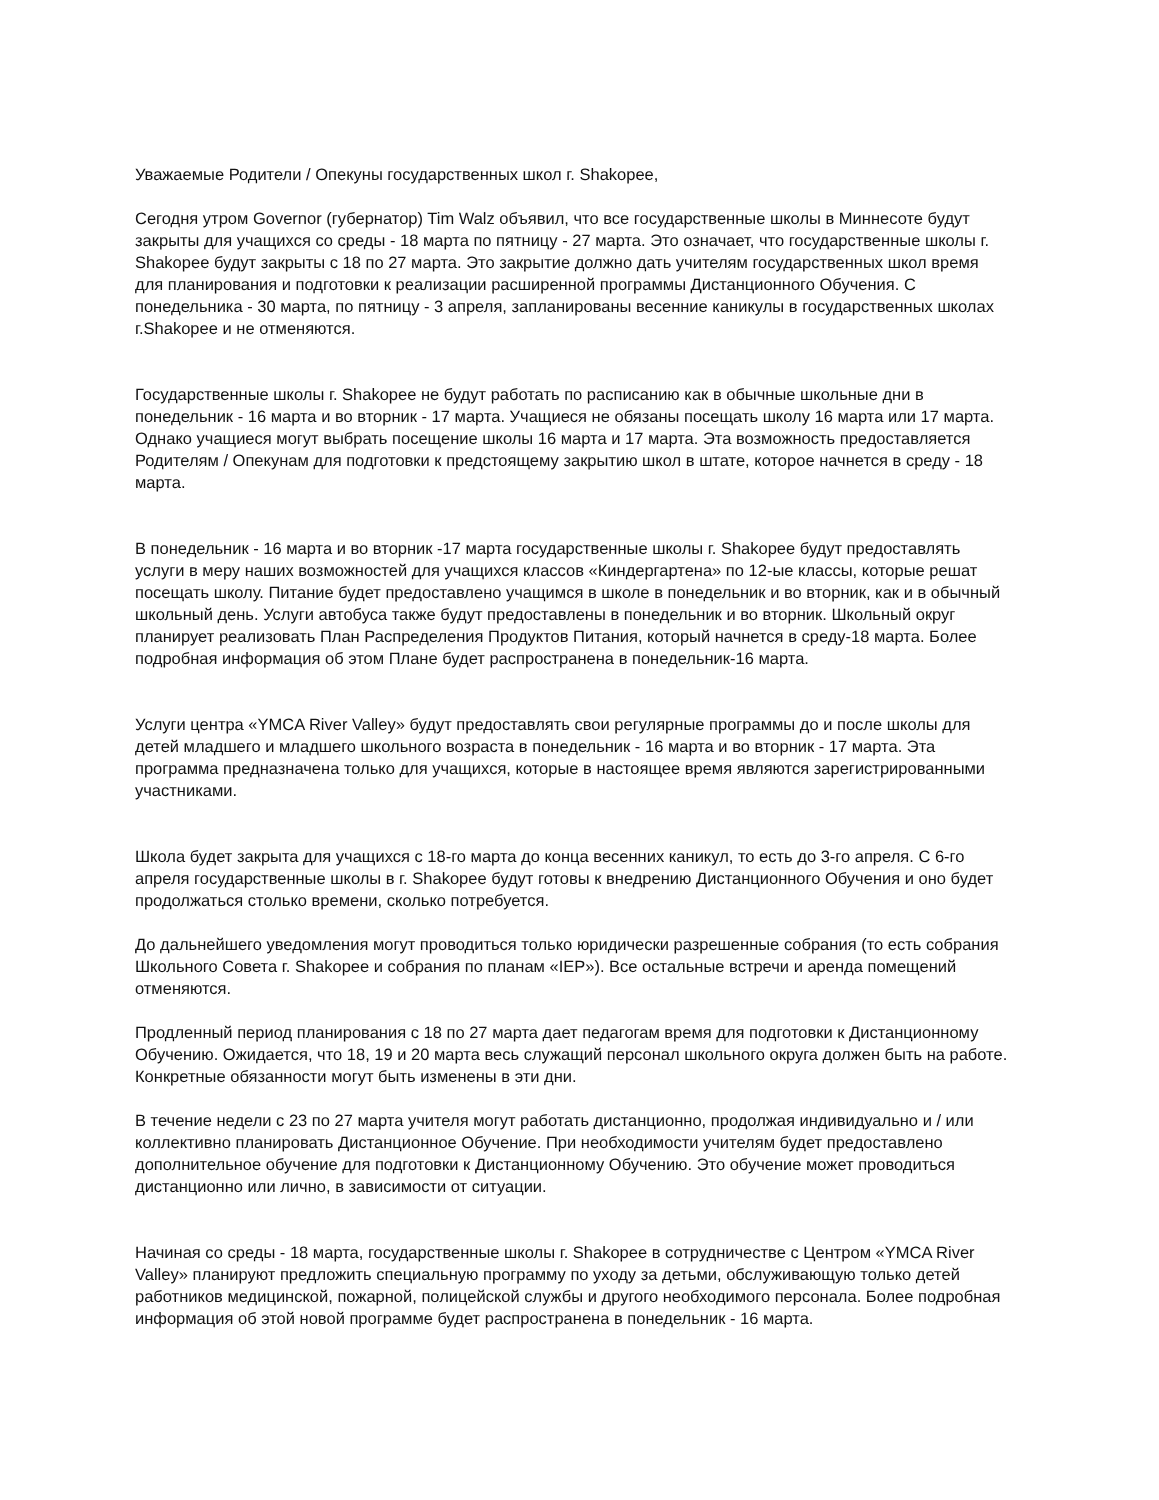Уважаемые Родители / Опекуны государственных школ г. Shakopee,
Сегодня утром Governor (губернатор) Tim Walz объявил, что все государственные школы в Миннесоте будут закрыты для учащихся со среды - 18 марта по пятницу - 27 марта. Это означает, что государственные школы г. Shakopee будут закрыты с 18 по 27 марта. Это закрытие должно дать учителям государственных школ время для планирования и подготовки к реализации расширенной программы Дистанционного Обучения. С понедельника - 30 марта, по пятницу - 3 апреля, запланированы весенние каникулы в государственных школах г.Shakopee и не отменяются.
Государственные школы г. Shakopee не будут работать по расписанию как в обычные школьные дни в понедельник - 16 марта и во вторник - 17 марта. Учащиеся не обязаны посещать школу 16 марта или 17 марта. Однако учащиеся могут выбрать посещение школы 16 марта и 17 марта. Эта возможность предоставляется Родителям / Опекунам для подготовки к предстоящему закрытию школ в штате, которое начнется в среду - 18 марта.
В понедельник - 16 марта и во вторник -17 марта государственные школы г. Shakopee будут предоставлять услуги в меру наших возможностей для учащихся классов «Киндергартена» по 12-ые классы, которые решат посещать школу. Питание будет предоставлено учащимся в школе в понедельник и во вторник, как и в обычный школьный день. Услуги автобуса также будут предоставлены в понедельник и во вторник. Школьный округ планирует реализовать План Распределения Продуктов Питания, который начнется в среду-18 марта. Более подробная информация об этом Плане будет распространена в понедельник-16 марта.
Услуги центра «YMCA River Valley» будут предоставлять свои регулярные программы до и после школы для детей младшего и младшего школьного возраста в понедельник - 16 марта и во вторник - 17 марта. Эта программа предназначена только для учащихся, которые в настоящее время являются зарегистрированными участниками.
Школа будет закрыта для учащихся с 18-го марта до конца весенних каникул, то есть до 3-го апреля. С 6-го апреля государственные школы в г. Shakopee будут готовы к внедрению Дистанционного Обучения и оно будет продолжаться столько времени, сколько потребуется.
До дальнейшего уведомления могут проводиться только юридически разрешенные собрания (то есть собрания Школьного Совета г. Shakopee и собрания по планам «IEP»). Все остальные встречи и аренда помещений отменяются.
Продленный период планирования с 18 по 27 марта дает педагогам время для подготовки к Дистанционному Обучению. Ожидается, что 18, 19 и 20 марта весь служащий персонал школьного округа должен быть на работе. Конкретные обязанности могут быть изменены в эти дни.
В течение недели с 23 по 27 марта учителя могут работать дистанционно, продолжая индивидуально и / или коллективно планировать Дистанционное Обучение. При необходимости учителям будет предоставлено дополнительное обучение для подготовки к Дистанционному Обучению. Это обучение может проводиться дистанционно или лично, в зависимости от ситуации.
Начиная со среды - 18 марта, государственные школы г. Shakopee в сотрудничестве с Центром «YMCA River Valley» планируют предложить специальную программу по уходу за детьми, обслуживающую только детей работников медицинской, пожарной, полицейской службы и другого необходимого персонала. Более подробная информация об этой новой программе будет распространена в понедельник - 16 марта.